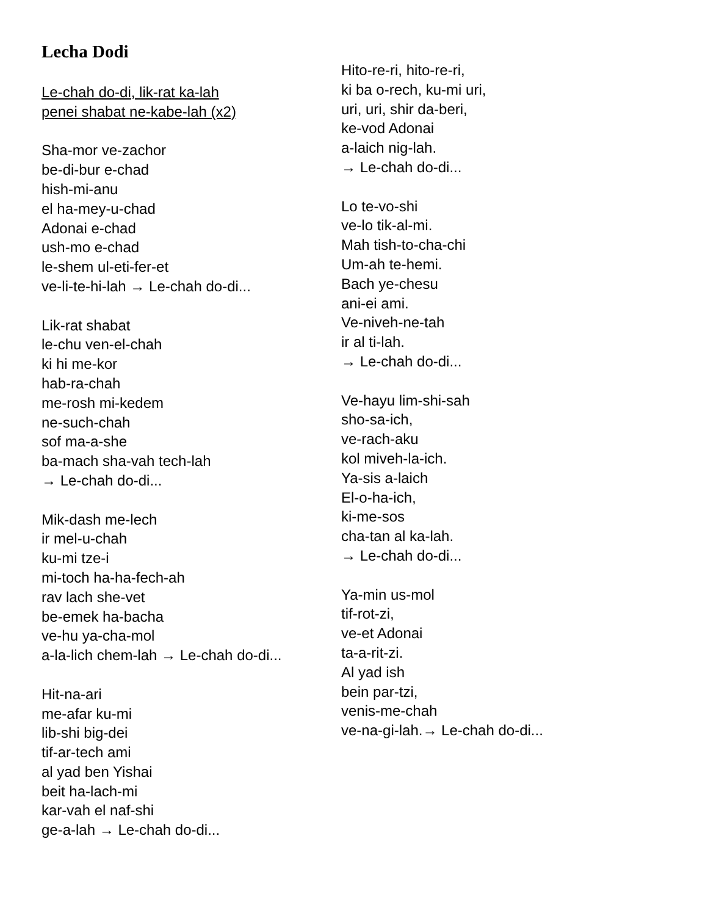Lecha Dodi
Le-chah do-di, lik-rat ka-lah
penei shabat ne-kabe-lah (x2)
Sha-mor ve-zachor
be-di-bur e-chad
hish-mi-anu
el ha-mey-u-chad
Adonai e-chad
ush-mo e-chad
le-shem ul-eti-fer-et
ve-li-te-hi-lah → Le-chah do-di...
Lik-rat shabat
le-chu ven-el-chah
ki hi me-kor
hab-ra-chah
me-rosh mi-kedem
ne-such-chah
sof ma-a-she
ba-mach sha-vah tech-lah
→ Le-chah do-di...
Mik-dash me-lech
ir mel-u-chah
ku-mi tze-i
mi-toch ha-ha-fech-ah
rav lach she-vet
be-emek ha-bacha
ve-hu ya-cha-mol
a-la-lich chem-lah → Le-chah do-di...
Hit-na-ari
me-afar ku-mi
lib-shi big-dei
tif-ar-tech ami
al yad ben Yishai
beit ha-lach-mi
kar-vah el naf-shi
ge-a-lah → Le-chah do-di...
Hito-re-ri, hito-re-ri,
ki ba o-rech, ku-mi uri,
uri, uri, shir da-beri,
ke-vod Adonai
a-laich nig-lah.
→ Le-chah do-di...
Lo te-vo-shi
ve-lo tik-al-mi.
Mah tish-to-cha-chi
Um-ah te-hemi.
Bach ye-chesu
ani-ei ami.
Ve-niveh-ne-tah
ir al ti-lah.
→ Le-chah do-di...
Ve-hayu lim-shi-sah
sho-sa-ich,
ve-rach-aku
kol miveh-la-ich.
Ya-sis a-laich
El-o-ha-ich,
ki-me-sos
cha-tan al ka-lah.
→ Le-chah do-di...
Ya-min us-mol
tif-rot-zi,
ve-et Adonai
ta-a-rit-zi.
Al yad ish
bein par-tzi,
venis-me-chah
ve-na-gi-lah.→ Le-chah do-di...